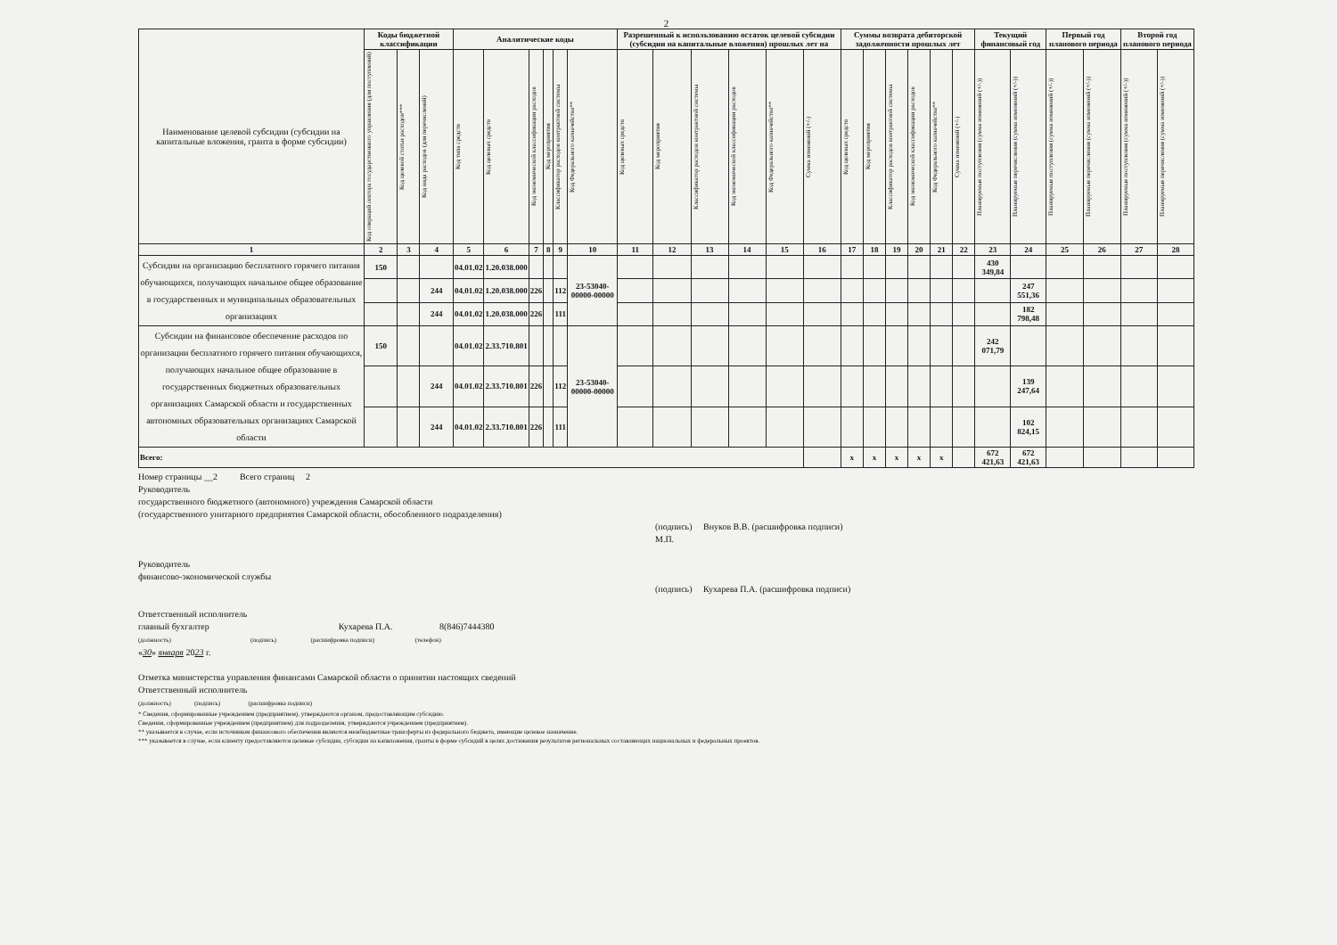2
| Наименование целевой субсидии (субсидии на капитальные вложения, гранта в форме субсидии) | Коды бюджетной классификации | | | Аналитические коды | | | | | | Разрешенный к использованию остаток целевой субсидии (субсидии на капитальные вложения) прошлых лет на | | | | | | Суммы возврата дебиторской задолженности прошлых лет | | | | | | Текущий финансовый год | | Первый год планового периода | | Второй год планового периода | |
| --- | --- | --- | --- | --- | --- | --- | --- | --- | --- | --- | --- | --- | --- | --- | --- | --- | --- | --- | --- | --- | --- | --- | --- | --- | --- | --- | --- |
| | Код операций сектора государственного управления (для поступлений) | Код целевой статьи расходов*** | Код вида расходов (для перечислений) | Код типа средств | Код целевых средств | Код экономической классификации расходов | Код мероприятия | Классификатор расходов контрактной системы | Код Федерального казначейства** | Код целевых средств | Код мероприятия | Классификатор расходов контрактной системы | Код экономической классификации расходов | Код Федерального казначейства** | Сумма изменений (+/-) | Код целевых средств | Код мероприятия | Классификатор расходов контрактной системы | Код экономической классификации расходов | Код Федерального казначейства** | Сумма изменений (+/-) | Планируемые поступления (сумма изменений (+/-)) | Планируемые перечисления (сумма изменений (+/-)) | Планируемые поступления (сумма изменений (+/-)) | Планируемые перечисления (сумма изменений (+/-)) | Планируемые поступления (сумма изменений (+/-)) | Планируемые перечисления (сумма изменений (+/-)) |
| 1 | 2 | 3 | 4 | 5 | 6 | 7 | 8 | 9 | 10 | 11 | 12 | 13 | 14 | 15 | 16 | 17 | 18 | 19 | 20 | 21 | 22 | 23 | 24 | 25 | 26 | 27 | 28 |
| Субсидии на организацию бесплатного горячего питания обучающихся, получающих начальное общее образование в государственных и муниципальных образовательных организациях | 150 | | | 04.01.02 | 1.20.038.000 | | | | 23-53040-00000-00000 | | | | | | | | | | | | | 430 349,84 | | | | | |
| | | | 244 | 04.01.02 | 1.20.038.000 | 226 | | 112 | | | | | | | | | | | | | | | 247 551,36 | | | | |
| | | | 244 | 04.01.02 | 1.20.038.000 | 226 | | 111 | | | | | | | | | | | | | | | 182 798,48 | | | | |
| Субсидии на финансовое обеспечение расходов по организации бесплатного горячего питания обучающихся, получающих начальное общее образование в государственных бюджетных образовательных организациях Самарской области и государственных автономных образовательных организациях Самарской области | 150 | | | 04.01.02 | 2.33.710.801 | | | | 23-53040-00000-00000 | | | | | | | | | | | | | 242 071,79 | | | | | |
| | | | 244 | 04.01.02 | 2.33.710.801 | 226 | | 112 | | | | | | | | | | | | | | | 139 247,64 | | | | |
| | | | 244 | 04.01.02 | 2.33.710.801 | 226 | | 111 | | | | | | | | | | | | | | | 102 824,15 | | | | |
| Всего: | | | | | | | | | | | | | | | | x | x | x | x | x | | 672 421,63 | 672 421,63 | | | | |
Номер страницы __2 Всего страниц 2
Руководитель
государственного бюджетного (автономного) учреждения Самарской области
(государственного унитарного предприятия Самарской области, обособленного подразделения)
(подпись) Внуков В.В. (расшифровка подписи)
М.П.
Руководитель
финансово-экономической службы
(подпись) Кухарева П.А. (расшифровка подписи)
Ответственный исполнитель
главный бухгалтер Кухарева П.А. 8(846)7444380
(должность) (подпись) (расшифровка подписи) (телефон)
«30» января 2023 г.
Отметка министерства управления финансами Самарской области о принятии настоящих сведений
Ответственный исполнитель
(должность) (подпись) (расшифровка подписи)
* Сведения, сформированные учреждением (предприятием), утверждаются органом, предоставляющим субсидию.
Сведения, сформированные учреждением (предприятием) для подразделения, утверждаются учреждением (предприятием).
** указывается в случае, если источником финансового обеспечения являются межбюджетные трансферты из федерального бюджета, имеющие целевое назначение.
*** указывается в случае, если клиенту предоставляются целевые субсидии, субсидии на капвложения, гранты в форме субсидий в целях достижения результатов региональных составляющих национальных и федеральных проектов.